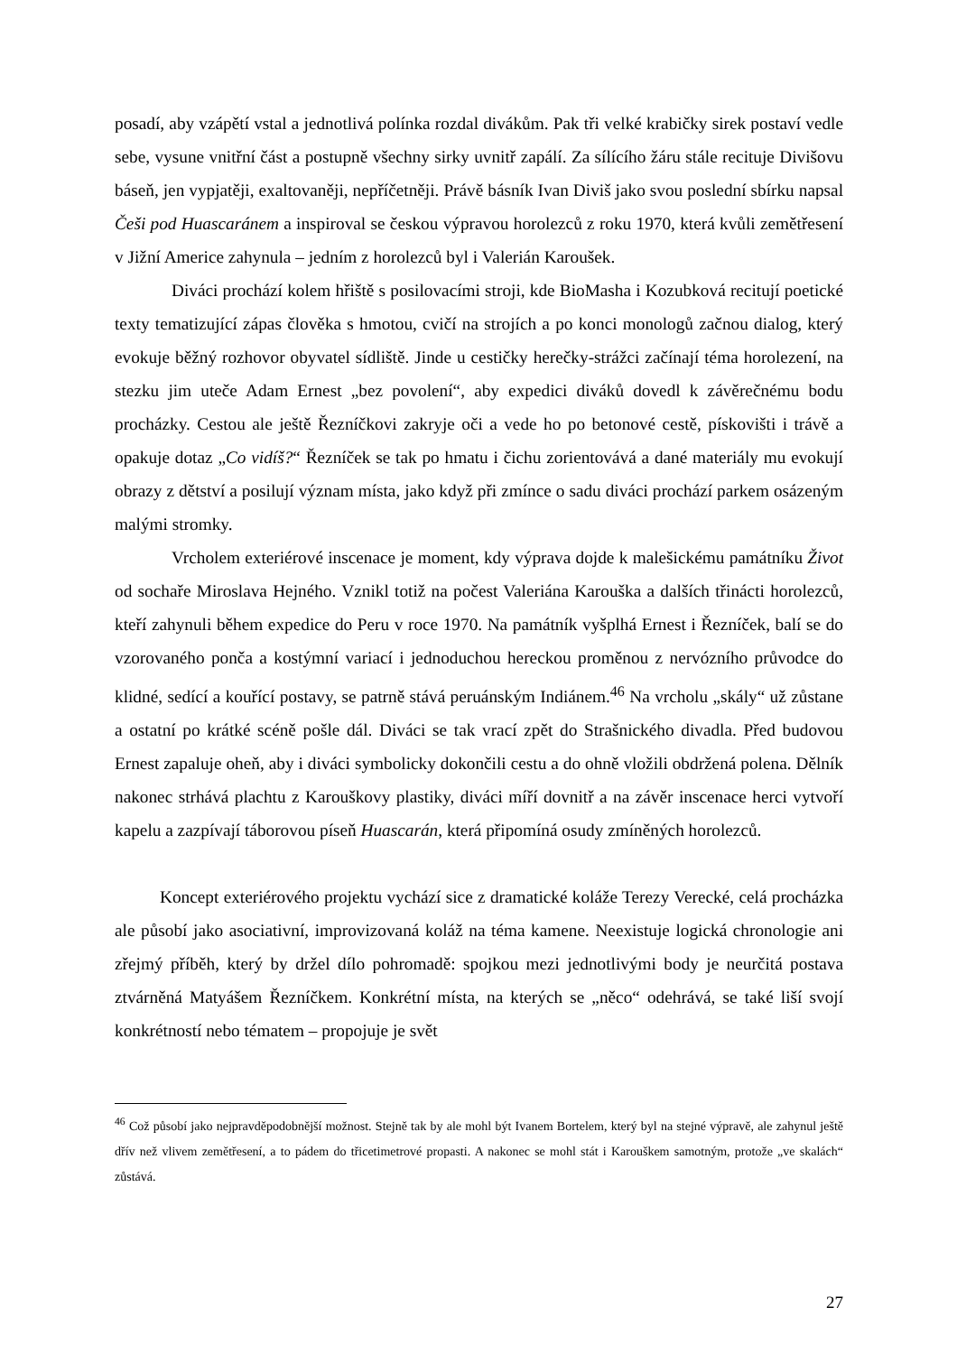posadí, aby vzápětí vstal a jednotlivá polínka rozdal divákům. Pak tři velké krabičky sirek postaví vedle sebe, vysune vnitřní část a postupně všechny sirky uvnitř zapálí. Za sílícího žáru stále recituje Divišovu báseň, jen vypjatěji, exaltovaněji, nepříčetněji. Právě básník Ivan Diviš jako svou poslední sbírku napsal Češi pod Huascaránem a inspiroval se českou výpravou horolezců z roku 1970, která kvůli zemětřesení v Jižní Americe zahynula – jedním z horolezců byl i Valerián Karoušek.
Diváci prochází kolem hřiště s posilovacími stroji, kde BioMasha i Kozubková recitují poetické texty tematizující zápas člověka s hmotou, cvičí na strojích a po konci monologů začnou dialog, který evokuje běžný rozhovor obyvatel sídliště. Jinde u cestičky herečky-strážci začínají téma horolezení, na stezku jim uteče Adam Ernest „bez povolení“, aby expedici diváků dovedl k závěrečnému bodu procházky. Cestou ale ještě Řezníčkovi zakryje oči a vede ho po betonové cestě, pískovišti i trávě a opakuje dotaz „Co vidíš?“ Řezníček se tak po hmatu i čichu zorientovává a dané materiály mu evokují obrazy z dětství a posilují význam místa, jako když při zmínce o sadu diváci prochází parkem osázeným malými stromky.
Vrcholem exteriérové inscenace je moment, kdy výprava dojde k malešickému památníku Život od sochaře Miroslava Hejného. Vznikl totiž na počest Valeriána Karouška a dalších třinácti horolezců, kteří zahynuli během expedice do Peru v roce 1970. Na památník vyšplhá Ernest i Řezníček, balí se do vzorovaného ponča a kostýmní variací i jednoduchou hereckou proměnou z nervózního průvodce do klidné, sedící a kouřící postavy, se patrně stává peruánským Indiánem.<sup>46</sup> Na vrcholu „skály“ už zůstane a ostatní po krátké scéně pošle dál. Diváci se tak vrací zpět do Strašnického divadla. Před budovou Ernest zapaluje oheň, aby i diváci symbolicky dokončili cestu a do ohně vložili obdržená polena. Dělník nakonec strhává plachtu z Karouškovy plastiky, diváci míří dovnitř a na závěr inscenace herci vytvoří kapelu a zazpívají táborovou píseň Huascarán, která připomíná osudy zmíněných horolezců.
Koncept exteriérového projektu vychází sice z dramatické koláže Terezy Verecké, celá procházka ale působí jako asociativní, improvizovaná koláž na téma kamene. Neexistuje logická chronologie ani zřejmý příběh, který by držel dílo pohromadě: spojkou mezi jednotlivými body je neurčitá postava ztvárněná Matyášem Řezníčkem. Konkrétní místa, na kterých se „něco“ odehrává, se také liší svojí konkrétností nebo tématem – propojuje je svět
<sup>46</sup> Což působí jako nejpravděpodobnější možnost. Stejně tak by ale mohl být Ivanem Bortelem, který byl na stejné výpravě, ale zahynul ještě dřív než vlivem zemětřesení, a to pádem do třicetimetrové propasti. A nakonec se mohl stát i Karouškem samotným, protože „ve skalách“ zůstává.
27